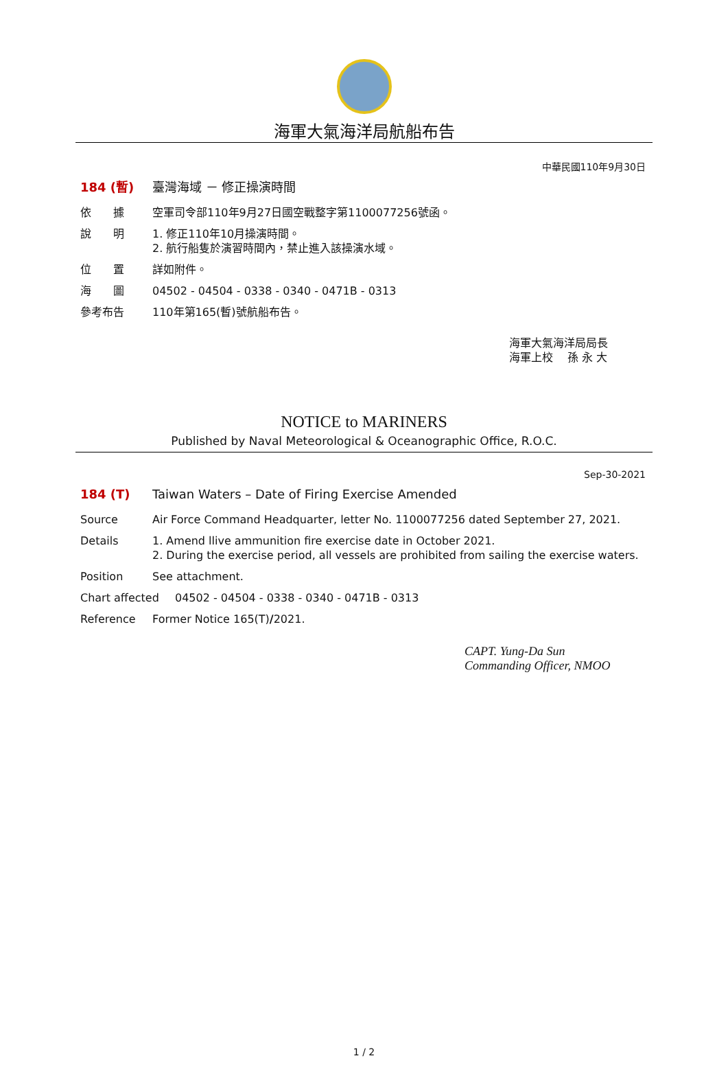海軍大氣海洋局航船布告
中華民國110年9月30日
184 (暫) 臺灣海域 － 修正操演時間
依　　據 空軍司令部110年9月27日國空戰整字第1100077256號函。
說　　明 1. 修正110年10月操演時間。
2. 航行船隻於演習時間內，禁止進入該操演水域。
位　　置 詳如附件。
海　　圖 04502 - 04504 - 0338 - 0340 - 0471B - 0313
參考布告 110年第165(暫)號航船布告。
海軍大氣海洋局局長
海軍上校　 孫 永 大
NOTICE to MARINERS
Published by Naval Meteorological & Oceanographic Office, R.O.C.
Sep-30-2021
184 (T) Taiwan Waters – Date of Firing Exercise Amended
Source Air Force Command Headquarter, letter No. 1100077256 dated September 27, 2021.
Details 1. Amend llive ammunition fire exercise date in October 2021.
2. During the exercise period, all vessels are prohibited from sailing the exercise waters.
Position See attachment.
Chart affected 04502 - 04504 - 0338 - 0340 - 0471B - 0313
Reference Former Notice 165(T)/2021.
CAPT. Yung-Da Sun
Commanding Officer, NMOO
1 / 2